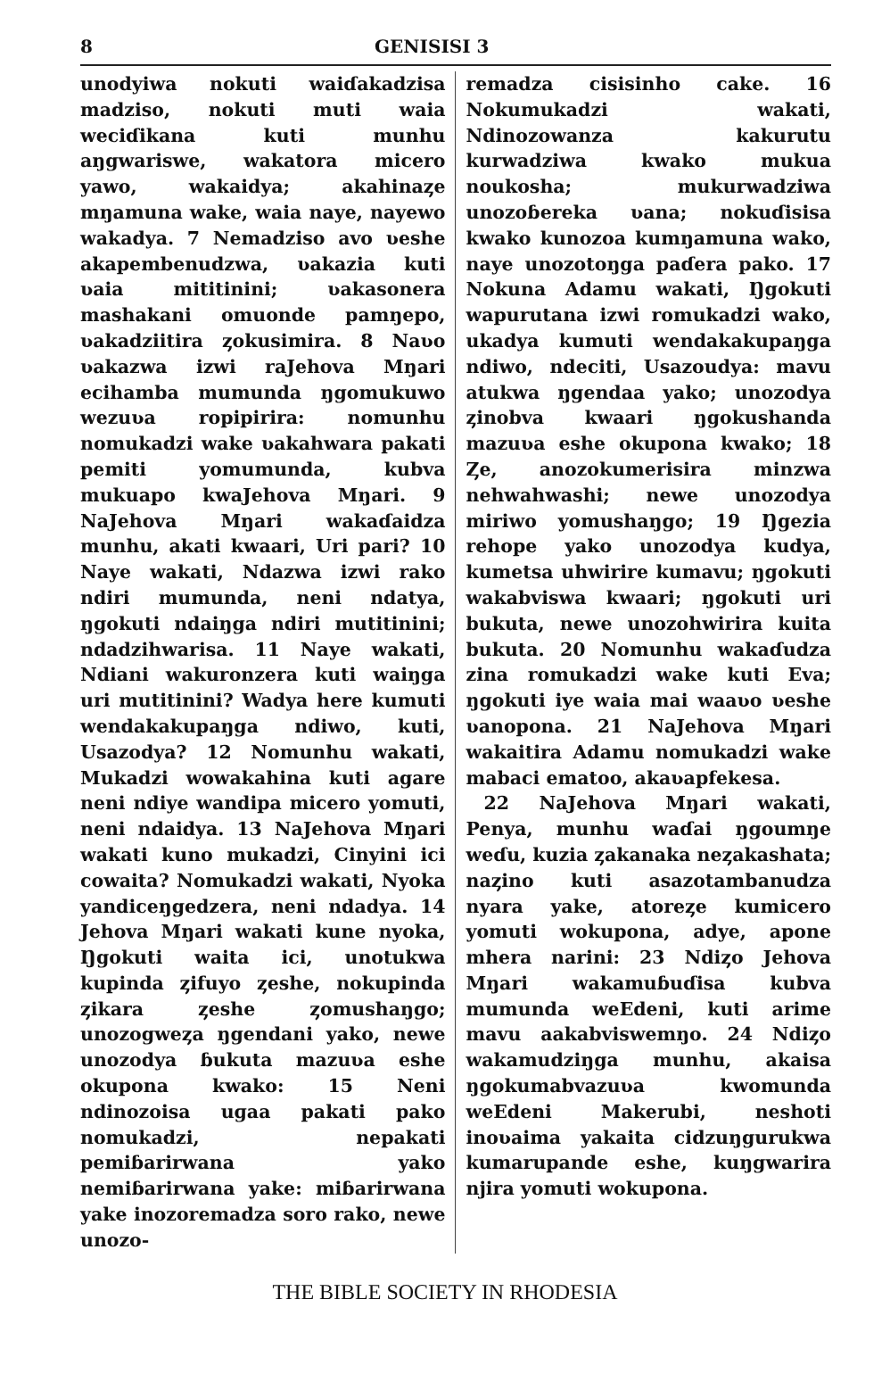8 GENISISI 3
unodyiwa nokuti waiɗakadzisa madziso, nokuti muti waia weciɗikana kuti munhu aŋgwariswe, wakatora micero yawo, wakaidya; akahinaȥe mŋamuna wake, waia naye, nayewo wakadya. 7 Nemadziso avo ʋeshe akapembenudzwa, ʋakazia kuti ʋaia mititinini; ʋakasonera mashakani omuonde pamŋepo, ʋakadziitira ȥokusimira. 8 Naʋo ʋakazwa izwi raJehova Mŋari ecihamba mumunda ŋgomukuwo wezuʋa ropipirira: nomunhu nomukadzi wake ʋakahwara pakati pemiti yomumunda, kubva mukuapo kwaJehova Mŋari. 9 NaJehova Mŋari wakaɗaidza munhu, akati kwaari, Uri pari? 10 Naye wakati, Ndazwa izwi rako ndiri mumunda, neni ndatya, ŋgokuti ndaiŋga ndiri mutitinini; ndadzihwarisa. 11 Naye wakati, Ndiani wakuronzera kuti waiŋga uri mutitinini? Wadya here kumuti wendakakupaŋga ndiwo, kuti, Usazodya? 12 Nomunhu wakati, Mukadzi wowakahina kuti agare neni ndiye wandipa micero yomuti, neni ndaidya. 13 NaJehova Mŋari wakati kuno mukadzi, Cinyini ici cowaita? Nomukadzi wakati, Nyoka yandiceŋgedzera, neni ndadya. 14 Jehova Mŋari wakati kune nyoka, Ŋgokuti waita ici, unotukwa kupinda ȥifuyo ȥeshe, nokupinda ȥikara ȥeshe ȥomushaŋgo; unozogweȥa ŋgendani yako, newe unozodya ɓukuta mazuʋa eshe okupona kwako: 15 Neni ndinozoisa uɡaa pakati pako nomukadzi, nepakati pemiɓarirwana yako nemiɓarirwana yake: miɓarirwana yake inozoremadza soro rako, newe unozo-
remadza cisisinho cake. 16 Nokumukadzi wakati, Ndinozowanza kakurutu kurwadziwa kwako mukua noukosha; mukurwadziwa unozoɓereka ʋana; nokuɗisisa kwako kunozoa kumŋamuna wako, naye unozotoŋga paɗera pako. 17 Nokuna Adamu wakati, Ŋgokuti wapurutana izwi romukadzi wako, ukadya kumuti wendakakupaŋga ndiwo, ndeciti, Usazoudya: mavu atukwa ŋgendaa yako; unozodya ȥinobva kwaari ŋgokushanda mazuʋa eshe okupona kwako; 18 Ȥe, anozokumerisira minzwa nehwahwashi; newe unozodya miriwo yomushaŋgo; 19 Ŋgezia rehope yako unozodya kudya, kumetsa uhwirire kumavu; ŋgokuti wakabviswa kwaari; ŋgokuti uri bukuta, newe unozohwirira kuita bukuta. 20 Nomunhu wakaɗudza zina romukadzi wake kuti Eva; ŋgokuti iye waia mai waaʋo ʋeshe ʋanopona. 21 NaJehova Mŋari wakaitira Adamu nomukadzi wake mabaci ematoo, akaʋapfekesa.
22 NaJehova Mŋari wakati, Penya, munhu waɗai ŋgoumŋe weɗu, kuzia ȥakanaka neȥakashata; naȥino kuti asazotambanudza nyara yake, atoreȥe kumicero yomuti wokupona, adye, apone mhera narini: 23 Ndiȥo Jehova Mŋari wakamuɓuɗisa kubva mumunda weEdeni, kuti arime mavu aakabviswemŋo. 24 Ndiȥo wakamudziŋga munhu, akaisa ŋgokumabvazuʋa kwomunda weEdeni Makerubi, neshoti inoʋaima yakaita cidzuŋgurukwa kumarupande eshe, kuŋgwarira njira yomuti wokupona.
THE BIBLE SOCIETY IN RHODESIA